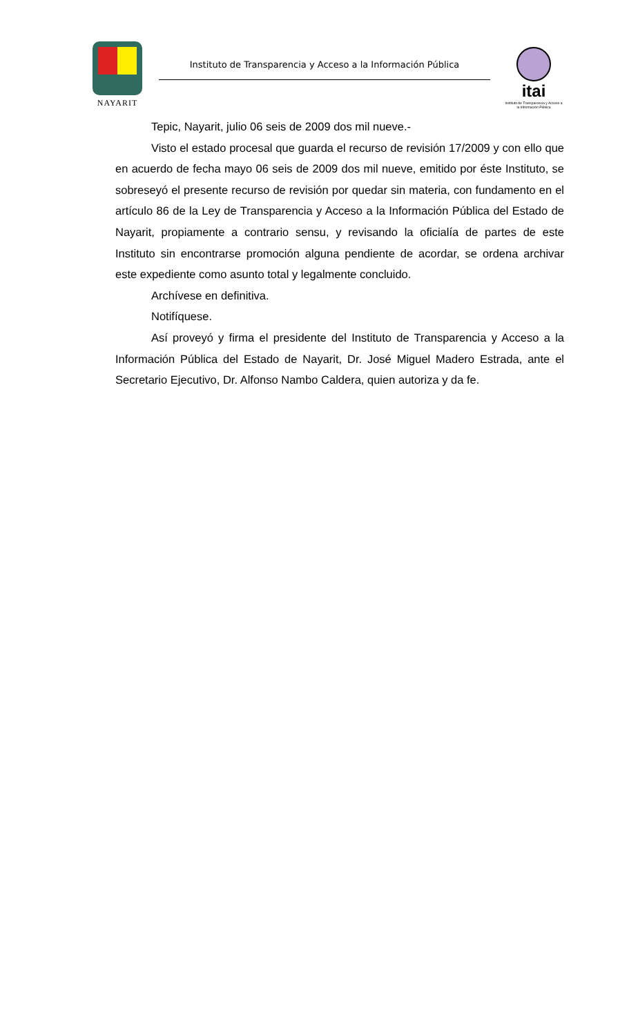NAYARIT
Instituto de Transparencia y Acceso a la Información Pública
itai
Instituto de Transparencia y Acceso a la Información Pública
Tepic, Nayarit, julio 06 seis de 2009 dos mil nueve.-
Visto el estado procesal que guarda el recurso de revisión 17/2009 y con ello que en acuerdo de fecha mayo 06 seis de 2009 dos mil nueve, emitido por éste Instituto, se sobreseyó el presente recurso de revisión por quedar sin materia, con fundamento en el artículo 86 de la Ley de Transparencia y Acceso a la Información Pública del Estado de Nayarit, propiamente a contrario sensu, y revisando la oficialía de partes de este Instituto sin encontrarse promoción alguna pendiente de acordar, se ordena archivar este expediente como asunto total y legalmente concluido.
Archívese en definitiva.
Notifíquese.
Así proveyó y firma el presidente del Instituto de Transparencia y Acceso a la Información Pública del Estado de Nayarit, Dr. José Miguel Madero Estrada, ante el Secretario Ejecutivo, Dr. Alfonso Nambo Caldera, quien autoriza y da fe.